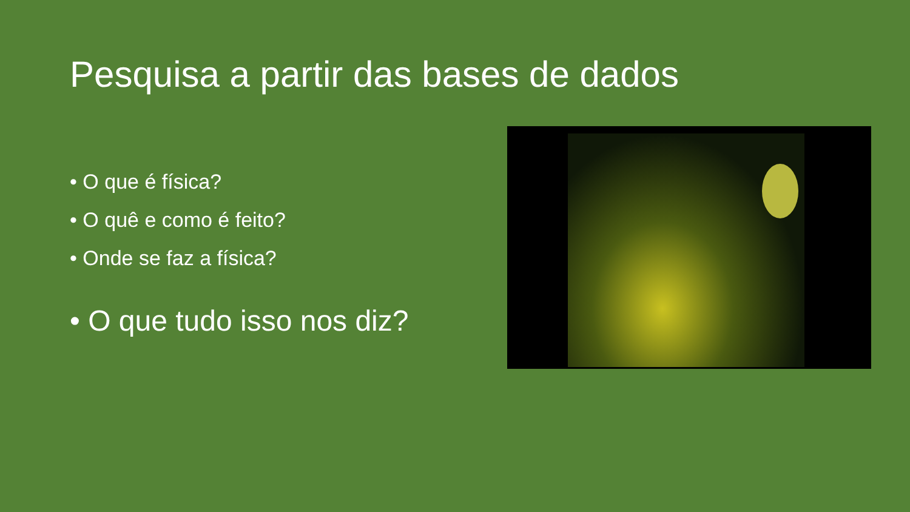Pesquisa a partir das bases de dados
• O que é física?
• O quê e como é feito?
• Onde se faz a física?
• O que tudo isso nos diz?